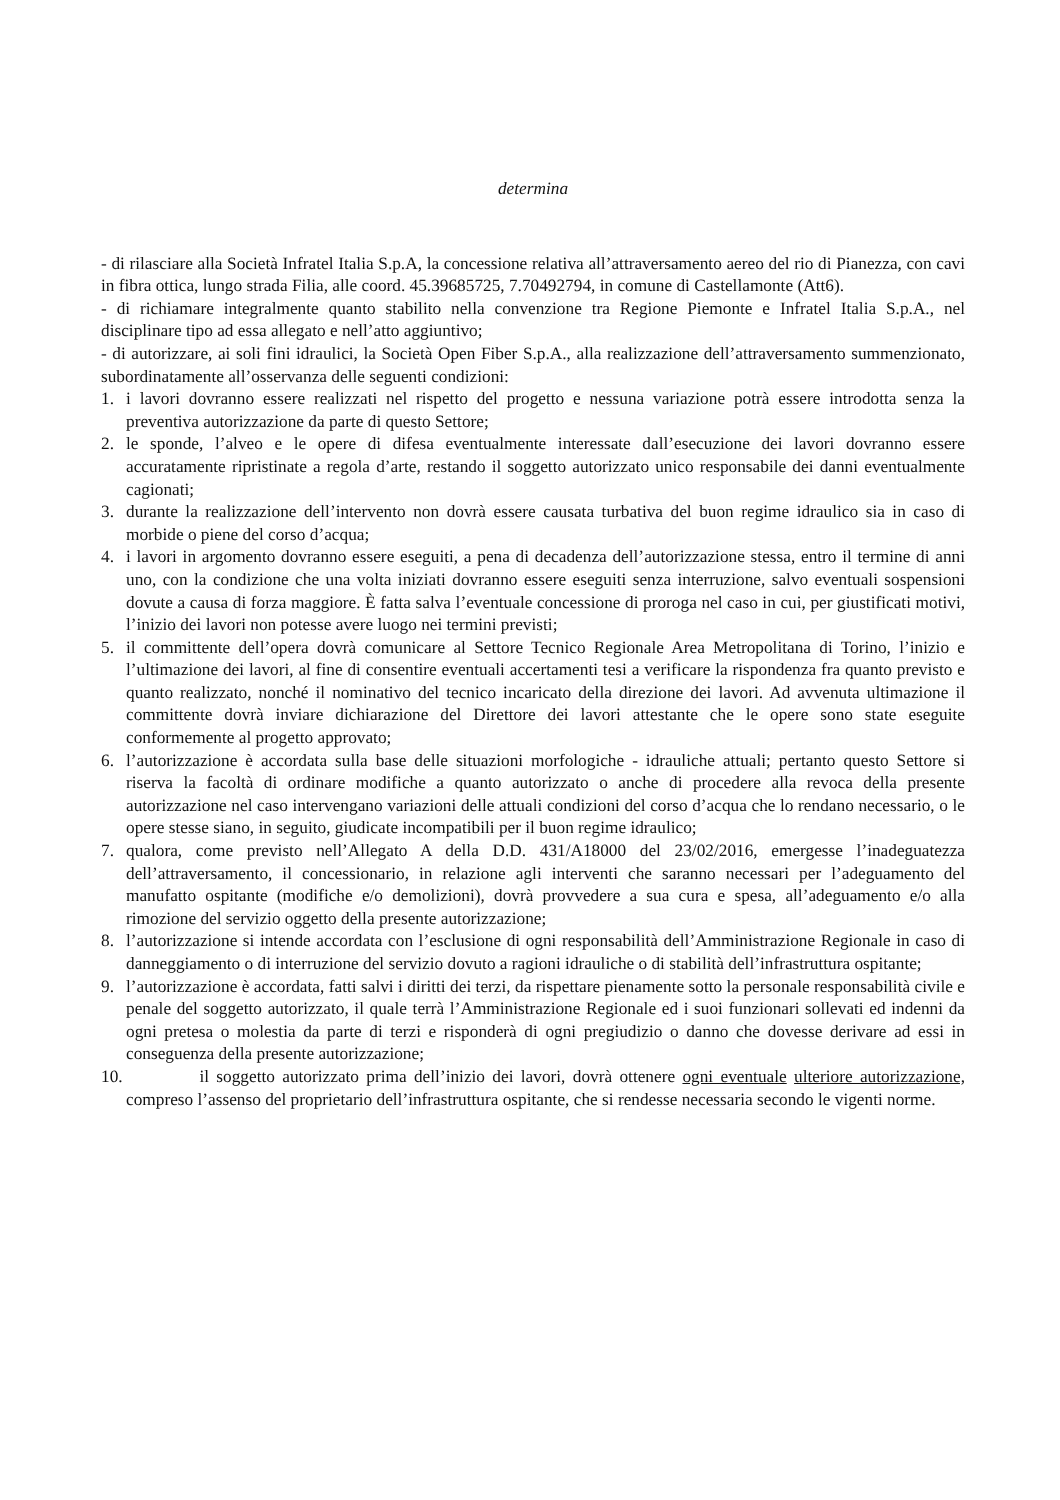determina
- di rilasciare alla Società Infratel Italia S.p.A, la concessione relativa all’attraversamento aereo del rio di Pianezza, con cavi in fibra ottica, lungo strada Filia, alle coord. 45.39685725, 7.70492794, in comune di Castellamonte (Att6).
- di richiamare integralmente quanto stabilito nella convenzione tra Regione Piemonte e Infratel Italia S.p.A., nel disciplinare tipo ad essa allegato e nell’atto aggiuntivo;
- di autorizzare, ai soli fini idraulici, la Società Open Fiber S.p.A., alla realizzazione dell’attraversamento summenzionato, subordinatamente all’osservanza delle seguenti condizioni:
1. i lavori dovranno essere realizzati nel rispetto del progetto e nessuna variazione potrà essere introdotta senza la preventiva autorizzazione da parte di questo Settore;
2. le sponde, l’alveo e le opere di difesa eventualmente interessate dall’esecuzione dei lavori dovranno essere accuratamente ripristinate a regola d’arte, restando il soggetto autorizzato unico responsabile dei danni eventualmente cagionati;
3. durante la realizzazione dell’intervento non dovrà essere causata turbativa del buon regime idraulico sia in caso di morbide o piene del corso d’acqua;
4. i lavori in argomento dovranno essere eseguiti, a pena di decadenza dell’autorizzazione stessa, entro il termine di anni uno, con la condizione che una volta iniziati dovranno essere eseguiti senza interruzione, salvo eventuali sospensioni dovute a causa di forza maggiore. È fatta salva l’eventuale concessione di proroga nel caso in cui, per giustificati motivi, l’inizio dei lavori non potesse avere luogo nei termini previsti;
5. il committente dell’opera dovrà comunicare al Settore Tecnico Regionale Area Metropolitana di Torino, l’inizio e l’ultimazione dei lavori, al fine di consentire eventuali accertamenti tesi a verificare la rispondenza fra quanto previsto e quanto realizzato, nonché il nominativo del tecnico incaricato della direzione dei lavori. Ad avvenuta ultimazione il committente dovrà inviare dichiarazione del Direttore dei lavori attestante che le opere sono state eseguite conformemente al progetto approvato;
6. l’autorizzazione è accordata sulla base delle situazioni morfologiche - idrauliche attuali; pertanto questo Settore si riserva la facoltà di ordinare modifiche a quanto autorizzato o anche di procedere alla revoca della presente autorizzazione nel caso intervengano variazioni delle attuali condizioni del corso d’acqua che lo rendano necessario, o le opere stesse siano, in seguito, giudicate incompatibili per il buon regime idraulico;
7. qualora, come previsto nell’Allegato A della D.D. 431/A18000 del 23/02/2016, emergesse l’inadeguatezza dell’attraversamento, il concessionario, in relazione agli interventi che saranno necessari per l’adeguamento del manufatto ospitante (modifiche e/o demolizioni), dovrà provvedere a sua cura e spesa, all’adeguamento e/o alla rimozione del servizio oggetto della presente autorizzazione;
8. l’autorizzazione si intende accordata con l’esclusione di ogni responsabilità dell’Amministrazione Regionale in caso di danneggiamento o di interruzione del servizio dovuto a ragioni idrauliche o di stabilità dell’infrastruttura ospitante;
9. l’autorizzazione è accordata, fatti salvi i diritti dei terzi, da rispettare pienamente sotto la personale responsabilità civile e penale del soggetto autorizzato, il quale terrà l’Amministrazione Regionale ed i suoi funzionari sollevati ed indenni da ogni pretesa o molestia da parte di terzi e risponderà di ogni pregiudizio o danno che dovesse derivare ad essi in conseguenza della presente autorizzazione;
10. il soggetto autorizzato prima dell’inizio dei lavori, dovrà ottenere ogni eventuale ulteriore autorizzazione, compreso l’assenso del proprietario dell’infrastruttura ospitante, che si rendesse necessaria secondo le vigenti norme.